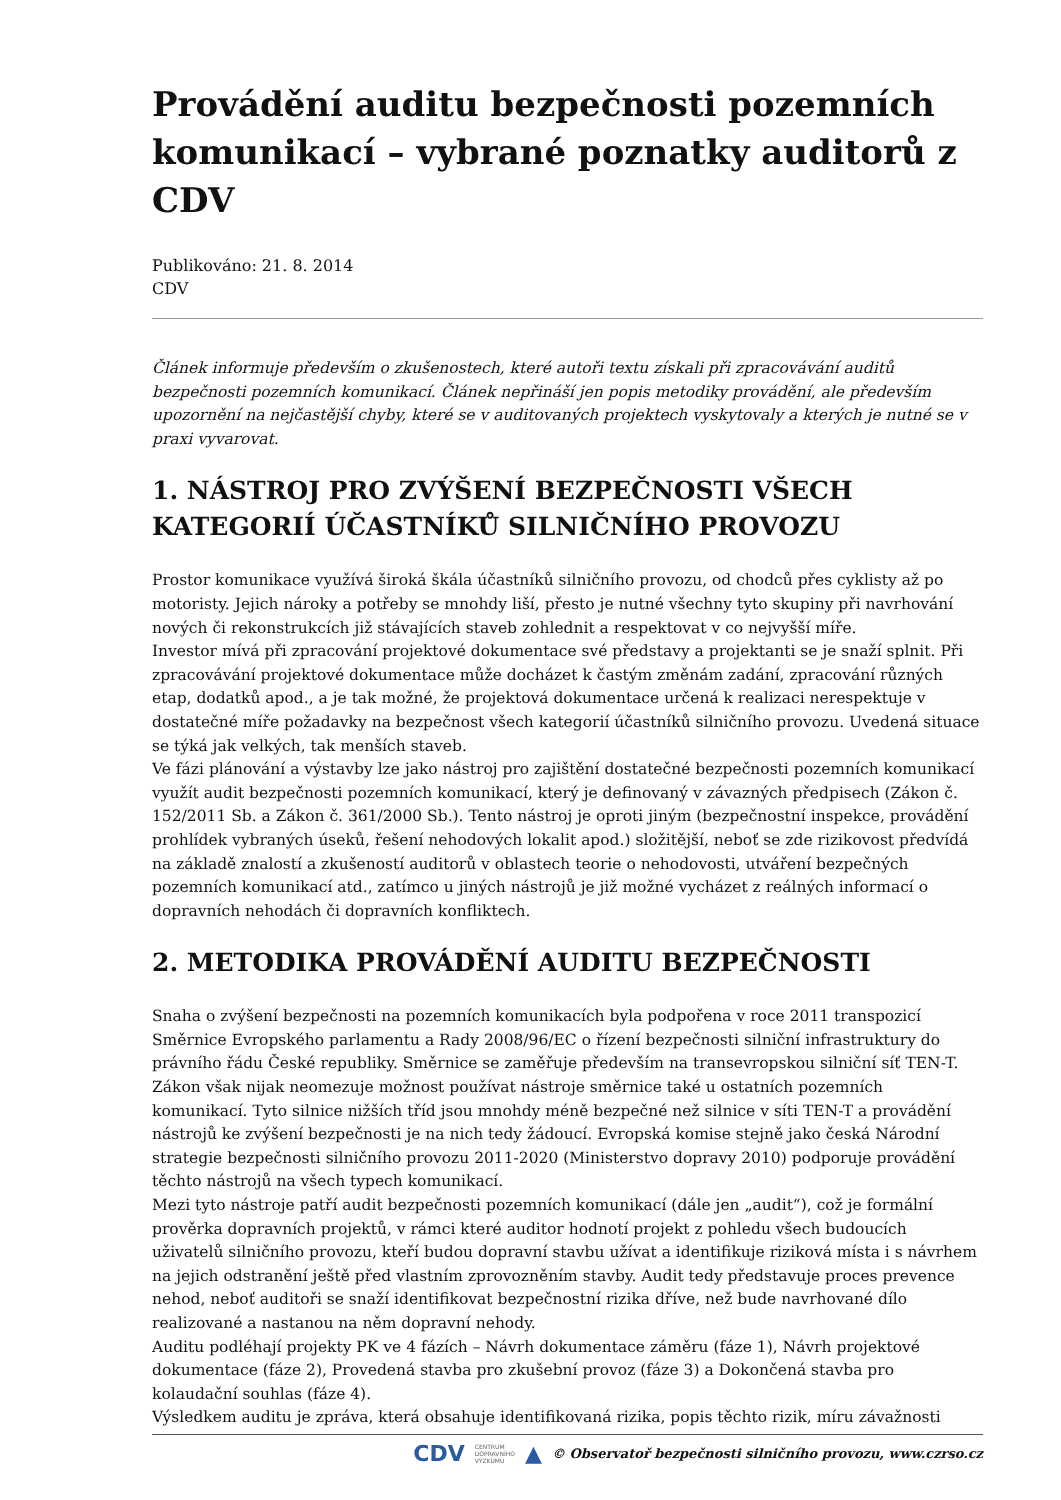Provádění auditu bezpečnosti pozemních komunikací – vybrané poznatky auditorů z CDV
Publikováno: 21. 8. 2014
CDV
Článek informuje především o zkušenostech, které autoři textu získali při zpracovávání auditů bezpečnosti pozemních komunikací. Článek nepřináší jen popis metodiky provádění, ale především upozornění na nejčastější chyby, které se v auditovaných projektech vyskytovaly a kterých je nutné se v praxi vyvarovat.
1. NÁSTROJ PRO ZVÝŠENÍ BEZPEČNOSTI VŠECH KATEGORIÍ ÚČASTNÍKŮ SILNIČNÍHO PROVOZU
Prostor komunikace využívá široká škála účastníků silničního provozu, od chodců přes cyklisty až po motoristy. Jejich nároky a potřeby se mnohdy liší, přesto je nutné všechny tyto skupiny při navrhování nových či rekonstrukcích již stávajících staveb zohlednit a respektovat v co nejvyšší míře.
Investor mívá při zpracování projektové dokumentace své představy a projektanti se je snaží splnit. Při zpracovávání projektové dokumentace může docházet k častým změnám zadání, zpracování různých etap, dodatků apod., a je tak možné, že projektová dokumentace určená k realizaci nerespektuje v dostatečné míře požadavky na bezpečnost všech kategorií účastníků silničního provozu. Uvedená situace se týká jak velkých, tak menších staveb.
Ve fázi plánování a výstavby lze jako nástroj pro zajištění dostatečné bezpečnosti pozemních komunikací využít audit bezpečnosti pozemních komunikací, který je definovaný v závazných předpisech (Zákon č. 152/2011 Sb. a Zákon č. 361/2000 Sb.). Tento nástroj je oproti jiným (bezpečnostní inspekce, provádění prohlídek vybraných úseků, řešení nehodových lokalit apod.) složitější, neboť se zde rizikovost předvídá na základě znalostí a zkušeností auditorů v oblastech teorie o nehodovosti, utváření bezpečných pozemních komunikací atd., zatímco u jiných nástrojů je již možné vycházet z reálných informací o dopravních nehodách či dopravních konfliktech.
2. METODIKA PROVÁDĚNÍ AUDITU BEZPEČNOSTI
Snaha o zvýšení bezpečnosti na pozemních komunikacích byla podpořena v roce 2011 transpozicí Směrnice Evropského parlamentu a Rady 2008/96/EC o řízení bezpečnosti silniční infrastruktury do právního řádu České republiky. Směrnice se zaměřuje především na transevropskou silniční síť TEN-T. Zákon však nijak neomezuje možnost používat nástroje směrnice také u ostatních pozemních komunikací. Tyto silnice nižších tříd jsou mnohdy méně bezpečné než silnice v síti TEN-T a provádění nástrojů ke zvýšení bezpečnosti je na nich tedy žádoucí. Evropská komise stejně jako česká Národní strategie bezpečnosti silničního provozu 2011-2020 (Ministerstvo dopravy 2010) podporuje provádění těchto nástrojů na všech typech komunikací.
Mezi tyto nástroje patří audit bezpečnosti pozemních komunikací (dále jen „audit“), což je formální prověrka dopravních projektů, v rámci které auditor hodnotí projekt z pohledu všech budoucích uživatelů silničního provozu, kteří budou dopravní stavbu užívat a identifikuje riziková místa i s návrhem na jejich odstranění ještě před vlastním zprovozněním stavby. Audit tedy představuje proces prevence nehod, neboť auditoři se snaží identifikovat bezpečnostní rizika dříve, než bude navrhované dílo realizované a nastanou na něm dopravní nehody.
Auditu podléhají projekty PK ve 4 fázích – Návrh dokumentace záměru (fáze 1), Návrh projektové dokumentace (fáze 2), Provedená stavba pro zkušební provoz (fáze 3) a Dokončená stavba pro kolaudační souhlas (fáze 4).
Výsledkem auditu je zpráva, která obsahuje identifikovaná rizika, popis těchto rizik, míru závažnosti
CDV CENTRUM
DOPRAVNÍHO
VÝZKUMU ▲ © Observatoř bezpečnosti silničního provozu, www.czrso.cz